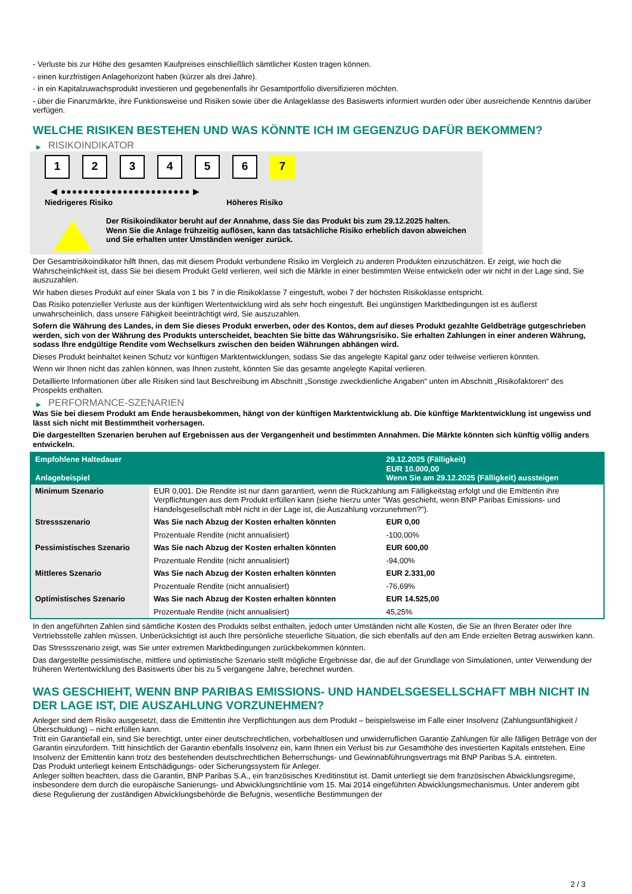- Verluste bis zur Höhe des gesamten Kaufpreises einschließlich sämtlicher Kosten tragen können.
- einen kurzfristigen Anlagehorizont haben (kürzer als drei Jahre).
- in ein Kapitalzuwachsprodukt investieren und gegebenenfalls ihr Gesamtportfolio diversifizieren möchten.
- über die Finanzmärkte, ihre Funktionsweise und Risiken sowie über die Anlageklasse des Basiswerts informiert wurden oder über ausreichende Kenntnis darüber verfügen.
WELCHE RISIKEN BESTEHEN UND WAS KÖNNTE ICH IM GEGENZUG DAFÜR BEKOMMEN?
▶ RISIKOINDIKATOR
1 2 3 4 5 6 7
◀ ●●●●●●●●●●●●●●●●●●●●●●● ▶
Niedrigeres Risiko Höheres Risiko
Der Risikoindikator beruht auf der Annahme, dass Sie das Produkt bis zum 29.12.2025 halten.
Wenn Sie die Anlage frühzeitig auflösen, kann das tatsächliche Risiko erheblich davon abweichen und Sie erhalten unter Umständen weniger zurück.
Der Gesamtrisikoindikator hilft Ihnen, das mit diesem Produkt verbundene Risiko im Vergleich zu anderen Produkten einzuschätzen. Er zeigt, wie hoch die Wahrscheinlichkeit ist, dass Sie bei diesem Produkt Geld verlieren, weil sich die Märkte in einer bestimmten Weise entwickeln oder wir nicht in der Lage sind, Sie auszuzahlen.
Wir haben dieses Produkt auf einer Skala von 1 bis 7 in die Risikoklasse 7 eingestuft, wobei 7 der höchsten Risikoklasse entspricht.
Das Risiko potenzieller Verluste aus der künftigen Wertentwicklung wird als sehr hoch eingestuft. Bei ungünstigen Marktbedingungen ist es äußerst unwahrscheinlich, dass unsere Fähigkeit beeinträchtigt wird, Sie auszuzahlen.
Sofern die Währung des Landes, in dem Sie dieses Produkt erwerben, oder des Kontos, dem auf dieses Produkt gezahlte Geldbeträge gutgeschrieben werden, sich von der Währung des Produkts unterscheidet, beachten Sie bitte das Währungsrisiko. Sie erhalten Zahlungen in einer anderen Währung, sodass Ihre endgültige Rendite vom Wechselkurs zwischen den beiden Währungen abhängen wird.
Dieses Produkt beinhaltet keinen Schutz vor künftigen Marktentwicklungen, sodass Sie das angelegte Kapital ganz oder teilweise verlieren könnten.
Wenn wir Ihnen nicht das zahlen können, was Ihnen zusteht, könnten Sie das gesamte angelegte Kapital verlieren.
Detaillierte Informationen über alle Risiken sind laut Beschreibung im Abschnitt „Sonstige zweckdienliche Angaben“ unten im Abschnitt „Risikofaktoren“ des Prospekts enthalten.
▶ PERFORMANCE-SZENARIEN
Was Sie bei diesem Produkt am Ende herausbekommen, hängt von der künftigen Marktentwicklung ab. Die künftige Marktentwicklung ist ungewiss und lässt sich nicht mit Bestimmtheit vorhersagen.
Die dargestellten Szenarien beruhen auf Ergebnissen aus der Vergangenheit und bestimmten Annahmen. Die Märkte könnten sich künftig völlig anders entwickeln.
| Empfohlene Haltedauer Anlagebeispiel | | 29.12.2025 (Fälligkeit) EUR 10.000,00 Wenn Sie am 29.12.2025 (Fälligkeit) aussteigen |
| --- | --- | --- |
| Minimum Szenario | EUR 0,001. Die Rendite ist nur dann garantiert, wenn die Rückzahlung am Fälligkeitstag erfolgt und die Emittentin ihre Verpflichtungen aus dem Produkt erfüllen kann (siehe hierzu unter "Was geschieht, wenn BNP Paribas Emissions- und Handelsgesellschaft mbH nicht in der Lage ist, die Auszahlung vorzunehmen?"). | |
| Stressszenario | Was Sie nach Abzug der Kosten erhalten könnten | EUR 0,00 |
| | Prozentuale Rendite (nicht annualisiert) | -100,00% |
| Pessimistisches Szenario | Was Sie nach Abzug der Kosten erhalten könnten | EUR 600,00 |
| | Prozentuale Rendite (nicht annualisiert) | -94,00% |
| Mittleres Szenario | Was Sie nach Abzug der Kosten erhalten könnten | EUR 2.331,00 |
| | Prozentuale Rendite (nicht annualisiert) | -76,69% |
| Optimistisches Szenario | Was Sie nach Abzug der Kosten erhalten könnten | EUR 14.525,00 |
| | Prozentuale Rendite (nicht annualisiert) | 45,25% |
In den angeführten Zahlen sind sämtliche Kosten des Produkts selbst enthalten, jedoch unter Umständen nicht alle Kosten, die Sie an Ihren Berater oder Ihre Vertriebsstelle zahlen müssen. Unberücksichtigt ist auch Ihre persönliche steuerliche Situation, die sich ebenfalls auf den am Ende erzielten Betrag auswirken kann.
Das Stressszenario zeigt, was Sie unter extremen Marktbedingungen zurückbekommen könnten.
Das dargestellte pessimistische, mittlere und optimistische Szenario stellt mögliche Ergebnisse dar, die auf der Grundlage von Simulationen, unter Verwendung der früheren Wertentwicklung des Basiswerts über bis zu 5 vergangene Jahre, berechnet wurden.
WAS GESCHIEHT, WENN BNP PARIBAS EMISSIONS- UND HANDELSGESELLSCHAFT MBH NICHT IN DER LAGE IST, DIE AUSZAHLUNG VORZUNEHMEN?
Anleger sind dem Risiko ausgesetzt, dass die Emittentin ihre Verpflichtungen aus dem Produkt – beispielsweise im Falle einer Insolvenz (Zahlungsunfähigkeit / Überschuldung) – nicht erfüllen kann.
Tritt ein Garantiefall ein, sind Sie berechtigt, unter einer deutschrechtlichen, vorbehaltlosen und unwiderruflichen Garantie Zahlungen für alle fälligen Beträge von der Garantin einzufordern. Tritt hinsichtlich der Garantin ebenfalls Insolvenz ein, kann Ihnen ein Verlust bis zur Gesamthöhe des investierten Kapitals entstehen. Eine Insolvenz der Emittentin kann trotz des bestehenden deutschrechtlichen Beherrschungs- und Gewinnabführungsvertrags mit BNP Paribas S.A. eintreten.
Das Produkt unterliegt keinem Entschädigungs- oder Sicherungssystem für Anleger.
Anleger sollten beachten, dass die Garantin, BNP Paribas S.A., ein französisches Kreditinstitut ist. Damit unterliegt sie dem französischen Abwicklungsregime, insbesondere dem durch die europäische Sanierungs- und Abwicklungsrichtlinie vom 15. Mai 2014 eingeführten Abwicklungsmechanismus. Unter anderem gibt diese Regulierung der zuständigen Abwicklungsbehörde die Befugnis, wesentliche Bestimmungen der
2 / 3